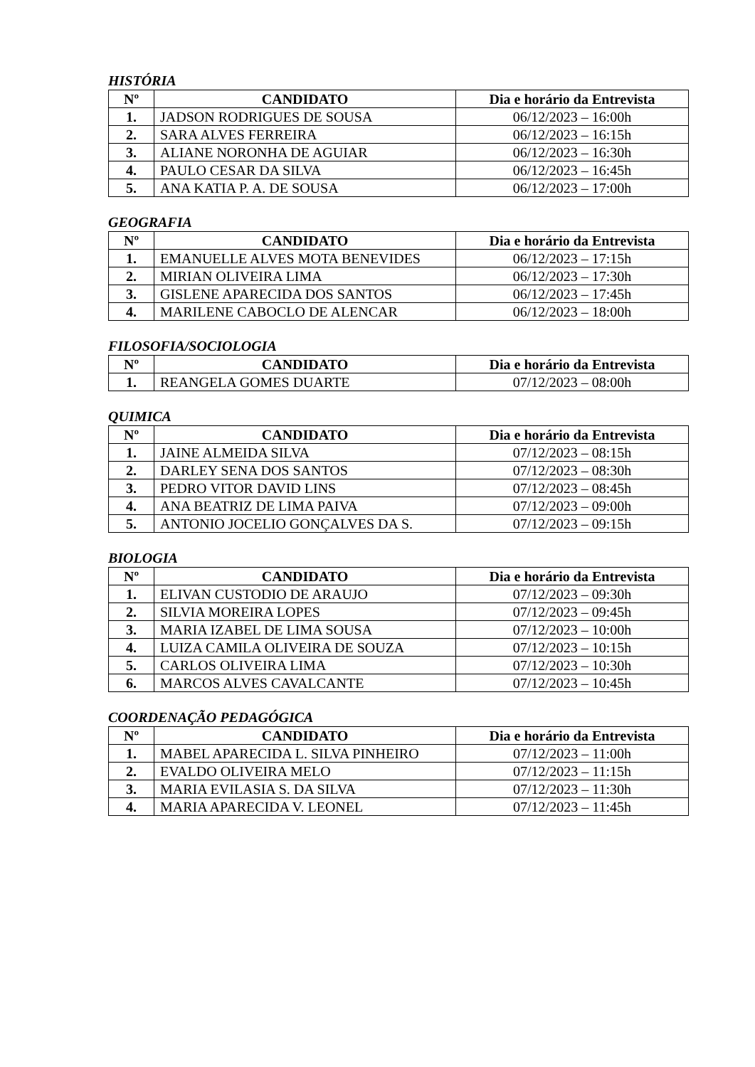HISTÓRIA
| Nº | CANDIDATO | Dia e horário da Entrevista |
| --- | --- | --- |
| 1. | JADSON RODRIGUES DE SOUSA | 06/12/2023 – 16:00h |
| 2. | SARA ALVES FERREIRA | 06/12/2023 – 16:15h |
| 3. | ALIANE NORONHA DE AGUIAR | 06/12/2023 – 16:30h |
| 4. | PAULO CESAR DA SILVA | 06/12/2023 – 16:45h |
| 5. | ANA KATIA P. A. DE SOUSA | 06/12/2023 – 17:00h |
GEOGRAFIA
| Nº | CANDIDATO | Dia e horário da Entrevista |
| --- | --- | --- |
| 1. | EMANUELLE ALVES MOTA BENEVIDES | 06/12/2023 – 17:15h |
| 2. | MIRIAN OLIVEIRA LIMA | 06/12/2023 – 17:30h |
| 3. | GISLENE APARECIDA DOS SANTOS | 06/12/2023 – 17:45h |
| 4. | MARILENE CABOCLO DE ALENCAR | 06/12/2023 – 18:00h |
FILOSOFIA/SOCIOLOGIA
| Nº | CANDIDATO | Dia e horário da Entrevista |
| --- | --- | --- |
| 1. | REANGELA GOMES DUARTE | 07/12/2023 – 08:00h |
QUIMICA
| Nº | CANDIDATO | Dia e horário da Entrevista |
| --- | --- | --- |
| 1. | JAINE ALMEIDA SILVA | 07/12/2023 – 08:15h |
| 2. | DARLEY SENA DOS SANTOS | 07/12/2023 – 08:30h |
| 3. | PEDRO VITOR DAVID LINS | 07/12/2023 – 08:45h |
| 4. | ANA BEATRIZ DE LIMA PAIVA | 07/12/2023 – 09:00h |
| 5. | ANTONIO JOCELIO GONÇALVES DA S. | 07/12/2023 – 09:15h |
BIOLOGIA
| Nº | CANDIDATO | Dia e horário da Entrevista |
| --- | --- | --- |
| 1. | ELIVAN CUSTODIO DE ARAUJO | 07/12/2023 – 09:30h |
| 2. | SILVIA MOREIRA LOPES | 07/12/2023 – 09:45h |
| 3. | MARIA IZABEL DE LIMA SOUSA | 07/12/2023 – 10:00h |
| 4. | LUIZA CAMILA OLIVEIRA DE SOUZA | 07/12/2023 – 10:15h |
| 5. | CARLOS OLIVEIRA LIMA | 07/12/2023 – 10:30h |
| 6. | MARCOS ALVES CAVALCANTE | 07/12/2023 – 10:45h |
COORDENAÇÃO PEDAGÓGICA
| Nº | CANDIDATO | Dia e horário da Entrevista |
| --- | --- | --- |
| 1. | MABEL APARECIDA L. SILVA PINHEIRO | 07/12/2023 – 11:00h |
| 2. | EVALDO OLIVEIRA MELO | 07/12/2023 – 11:15h |
| 3. | MARIA EVILASIA S. DA SILVA | 07/12/2023 – 11:30h |
| 4. | MARIA APARECIDA V. LEONEL | 07/12/2023 – 11:45h |